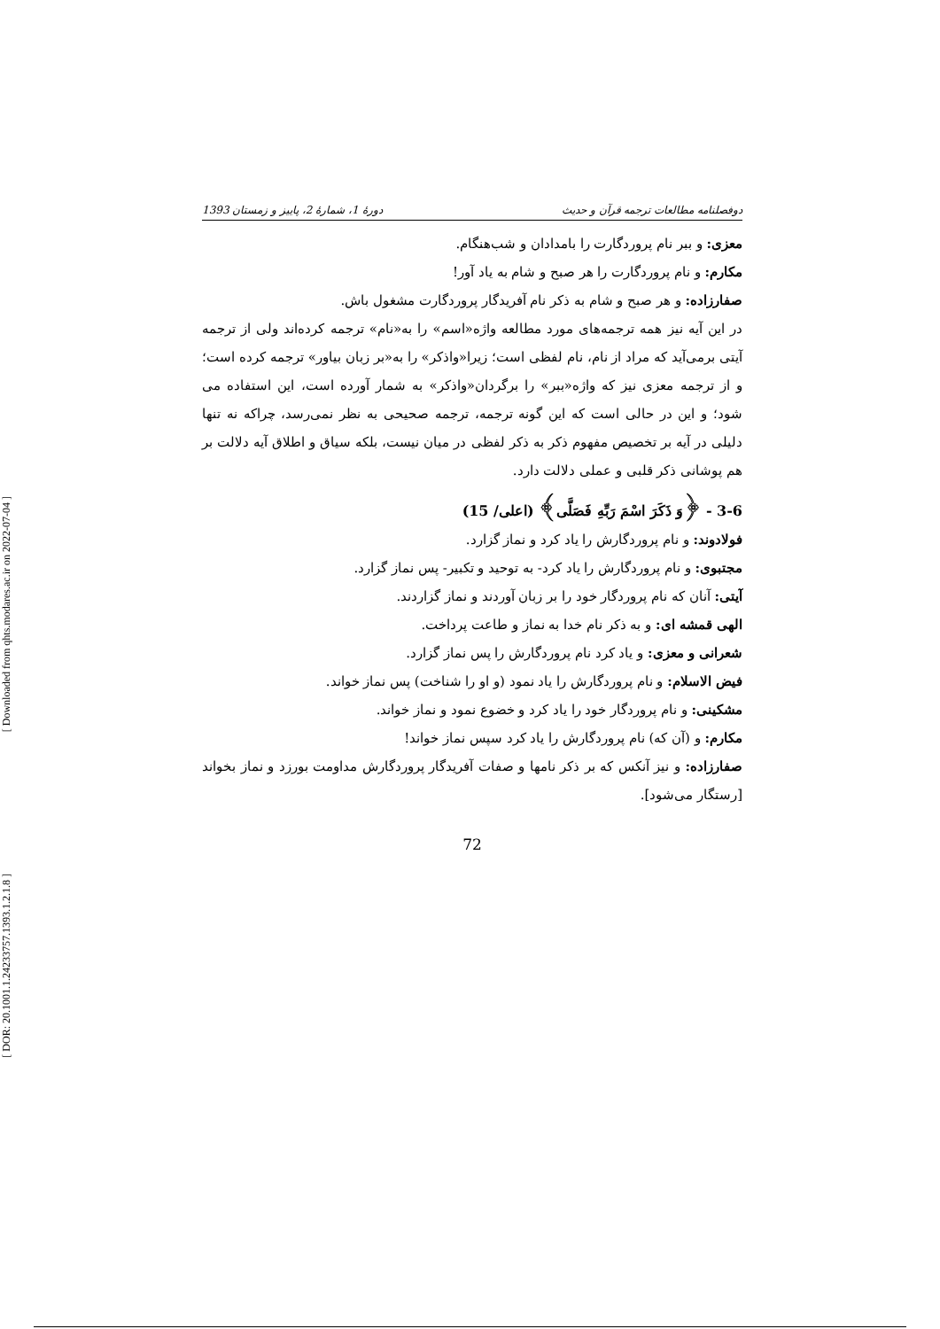[ Downloaded from qhts.modares.ac.ir on 2022-07-04 ]
[ DOR: 20.1001.1.24233757.1393.1.2.1.8 ]
دوفصلنامه مطالعات ترجمه قرآن و حدیث دورهٔ 1، شمارهٔ 2، پاییز و زمستان 1393
معزی: و ببر نام پروردگارت را بامدادان و شب‌هنگام.
مکارم: و نام پروردگارت را هر صبح و شام به یاد آور!
صفارزاده: و هر صبح و شام به ذکر نام آفریدگار پروردگارت مشغول باش.
در این آیه نیز همه ترجمه‌های مورد مطالعه واژه«اسم» را به«نام» ترجمه کرده‌اند ولی از ترجمه آیتی برمی‌آید که مراد از نام، نام لفظی است؛ زیرا«واذکر» را به«بر زبان بیاور» ترجمه کرده است؛ و از ترجمه معزی نیز که واژه«ببر» را برگردان«واذکر» به شمار آورده است، این استفاده می شود؛ و این در حالی است که این گونه ترجمه، ترجمه صحیحی به نظر نمی‌رسد، چراکه نه تنها دلیلی در آیه بر تخصیص مفهوم ذکر به ذکر لفظی در میان نیست، بلکه سیاق و اطلاق آیه دلالت بر هم پوشانی ذکر قلبی و عملی دلالت دارد.
3-6 - ﴿وَ ذَكَرَ اسْمَ رَبِّهِ فَصَلَّى﴾ (اعلی/ 15)
فولادوند: و نام پروردگارش را یاد کرد و نماز گزارد.
مجتبوی: و نام پروردگارش را یاد کرد- به توحید و تکبیر- پس نماز گزارد.
آیتی: آنان که نام پروردگار خود را بر زبان آوردند و نماز گزاردند.
الهی قمشه ای: و به ذکر نام خدا به نماز و طاعت پرداخت.
شعرانی و معزی: و یاد کرد نام پروردگارش را پس نماز گزارد.
فیض الاسلام: و نام پروردگارش را یاد نمود (و او را شناخت) پس نماز خواند.
مشکینی: و نام پروردگار خود را یاد کرد و خضوع نمود و نماز خواند.
مکارم: و (آن که) نام پروردگارش را یاد کرد سپس نماز خواند!
صفارزاده: و نیز آنکس که بر ذکر نامها و صفات آفریدگار پروردگارش مداومت بورزد و نماز بخواند [رستگار می‌شود].
72